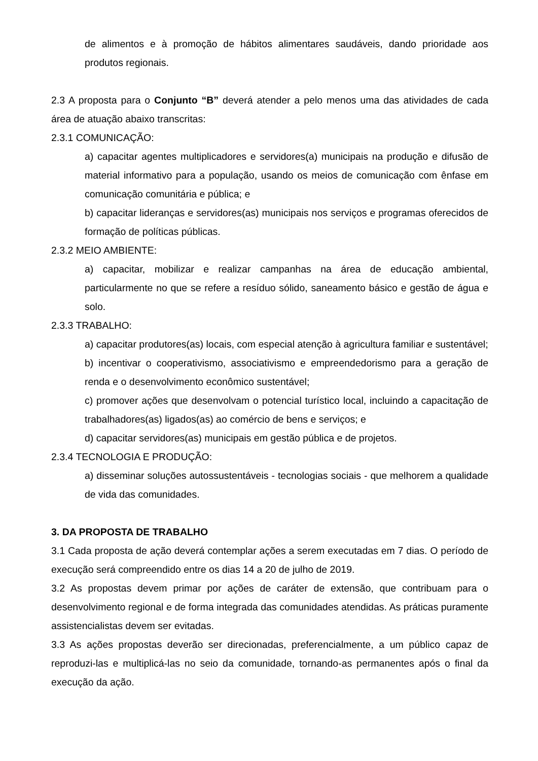de alimentos e à promoção de hábitos alimentares saudáveis, dando prioridade aos produtos regionais.
2.3 A proposta para o Conjunto “B” deverá atender a pelo menos uma das atividades de cada área de atuação abaixo transcritas:
2.3.1 COMUNICAÇÃO:
a) capacitar agentes multiplicadores e servidores(a) municipais na produção e difusão de material informativo para a população, usando os meios de comunicação com ênfase em comunicação comunitária e pública; e
b) capacitar lideranças e servidores(as) municipais nos serviços e programas oferecidos de formação de políticas públicas.
2.3.2 MEIO AMBIENTE:
a) capacitar, mobilizar e realizar campanhas na área de educação ambiental, particularmente no que se refere a resíduo sólido, saneamento básico e gestão de água e solo.
2.3.3 TRABALHO:
a) capacitar produtores(as) locais, com especial atenção à agricultura familiar e sustentável;
b) incentivar o cooperativismo, associativismo e empreendedorismo para a geração de renda e o desenvolvimento econômico sustentável;
c) promover ações que desenvolvam o potencial turístico local, incluindo a capacitação de trabalhadores(as) ligados(as) ao comércio de bens e serviços; e
d) capacitar servidores(as) municipais em gestão pública e de projetos.
2.3.4 TECNOLOGIA E PRODUÇÃO:
a) disseminar soluções autossustentáveis - tecnologias sociais - que melhorem a qualidade de vida das comunidades.
3. DA PROPOSTA DE TRABALHO
3.1 Cada proposta de ação deverá contemplar ações a serem executadas em 7 dias. O período de execução será compreendido entre os dias 14 a 20 de julho de 2019.
3.2 As propostas devem primar por ações de caráter de extensão, que contribuam para o desenvolvimento regional e de forma integrada das comunidades atendidas. As práticas puramente assistencialistas devem ser evitadas.
3.3 As ações propostas deverão ser direcionadas, preferencialmente, a um público capaz de reproduzi-las e multiplicá-las no seio da comunidade, tornando-as permanentes após o final da execução da ação.